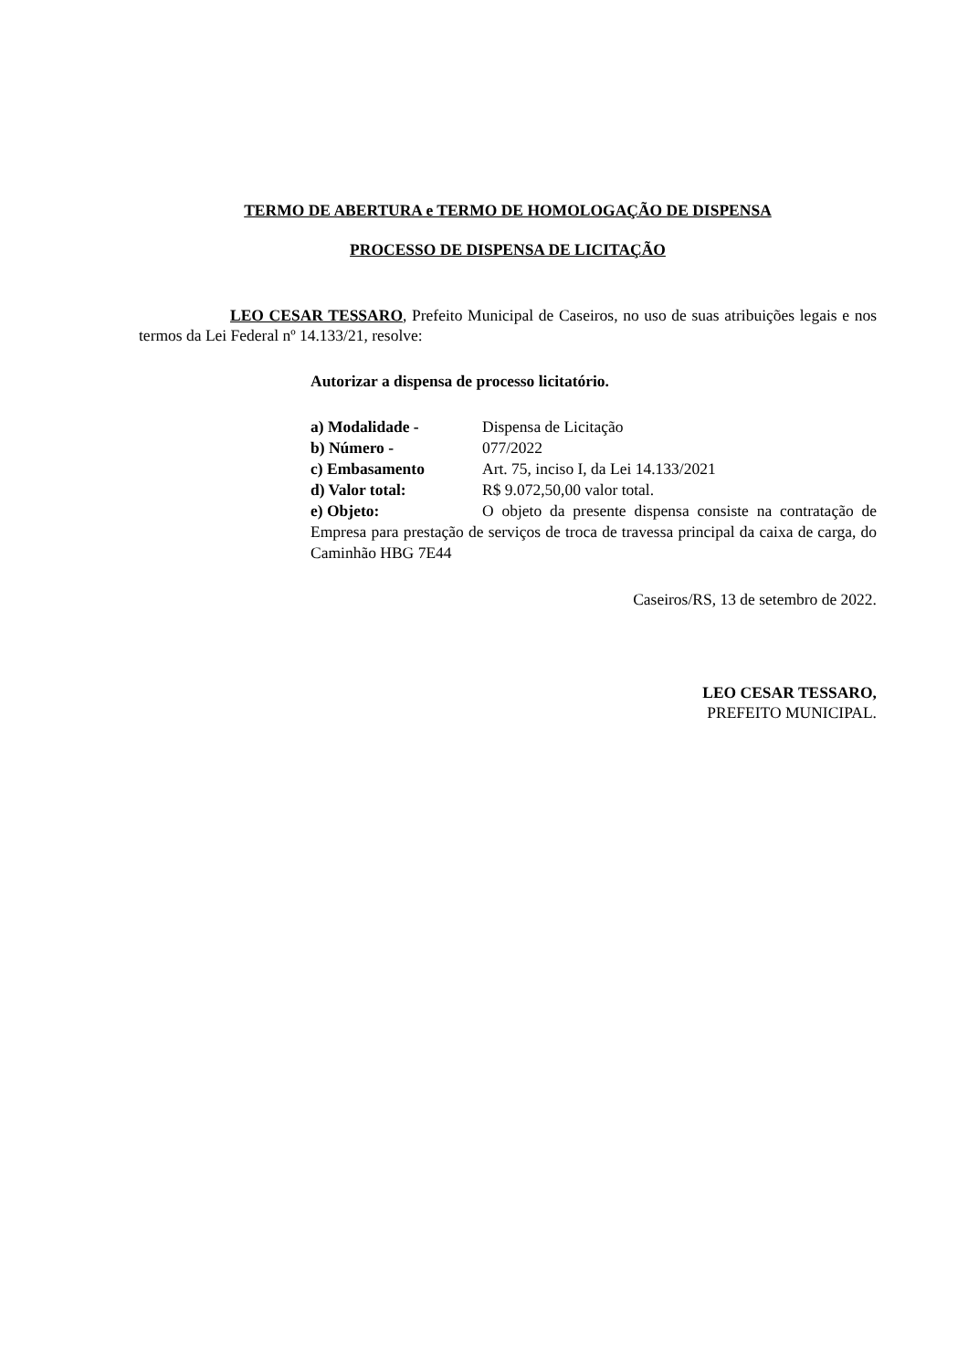TERMO DE ABERTURA e TERMO DE HOMOLOGAÇÃO DE DISPENSA
PROCESSO DE DISPENSA DE LICITAÇÃO
LEO CESAR TESSARO, Prefeito Municipal de Caseiros, no uso de suas atribuições legais e nos termos da Lei Federal nº 14.133/21, resolve:
Autorizar a dispensa de processo licitatório.
a) Modalidade - Dispensa de Licitação
b) Número - 077/2022
c) Embasamento Art. 75, inciso I, da Lei 14.133/2021
d) Valor total: R$ 9.072,50,00 valor total.
e) Objeto: O objeto da presente dispensa consiste na contratação de Empresa para prestação de serviços de troca de travessa principal da caixa de carga, do Caminhão HBG 7E44
Caseiros/RS, 13 de setembro de 2022.
LEO CESAR TESSARO,
PREFEITO MUNICIPAL.